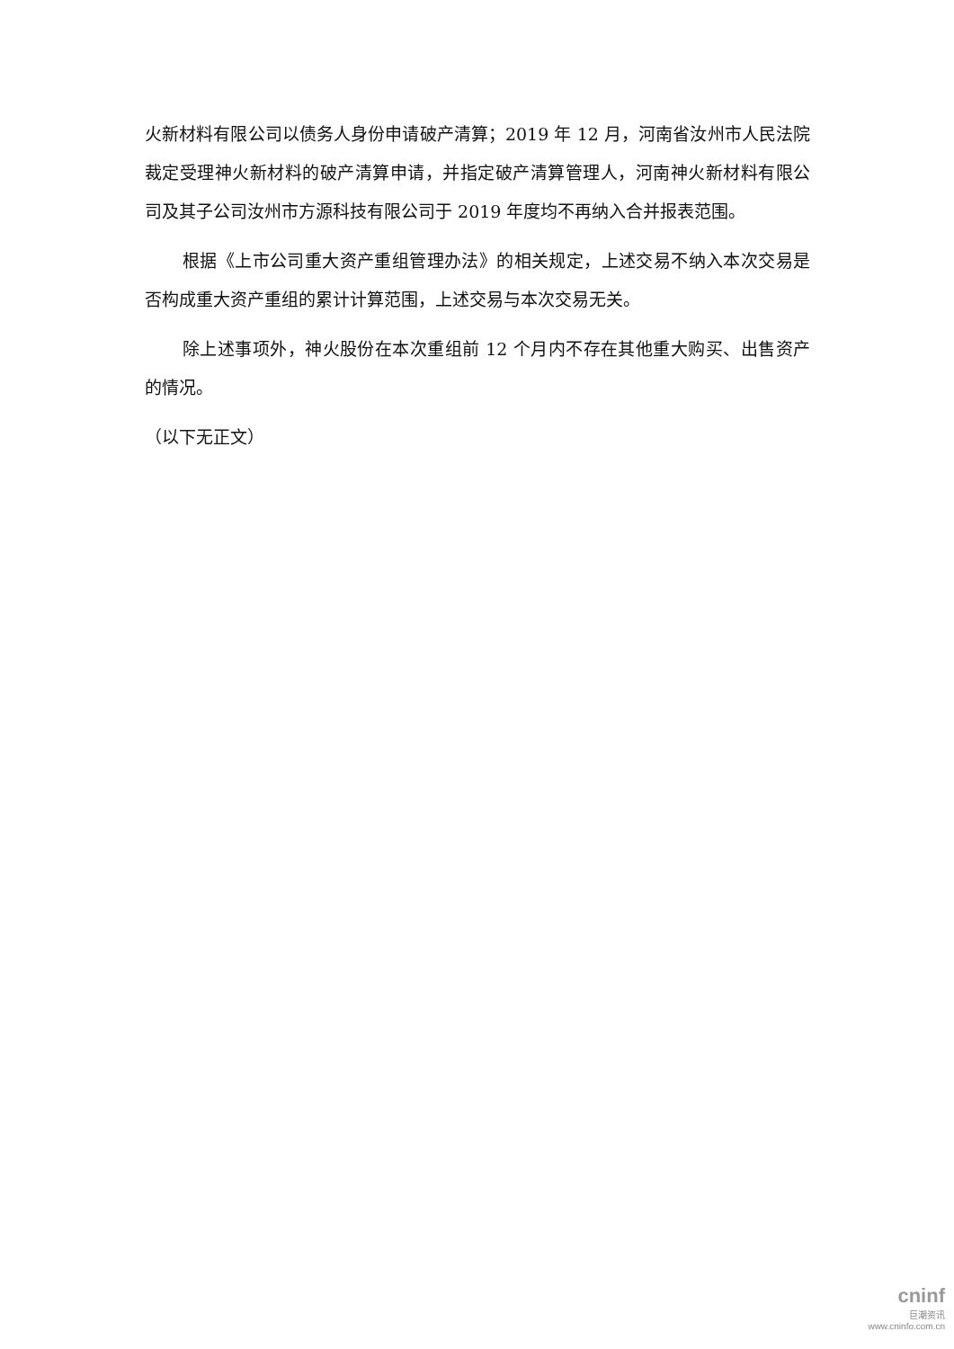火新材料有限公司以债务人身份申请破产清算；2019 年 12 月，河南省汝州市人民法院裁定受理神火新材料的破产清算申请，并指定破产清算管理人，河南神火新材料有限公司及其子公司汝州市方源科技有限公司于 2019 年度均不再纳入合并报表范围。
根据《上市公司重大资产重组管理办法》的相关规定，上述交易不纳入本次交易是否构成重大资产重组的累计计算范围，上述交易与本次交易无关。
除上述事项外，神火股份在本次重组前 12 个月内不存在其他重大购买、出售资产的情况。
（以下无正文）
cninf
巨潮资讯
www.cninfo.com.cn